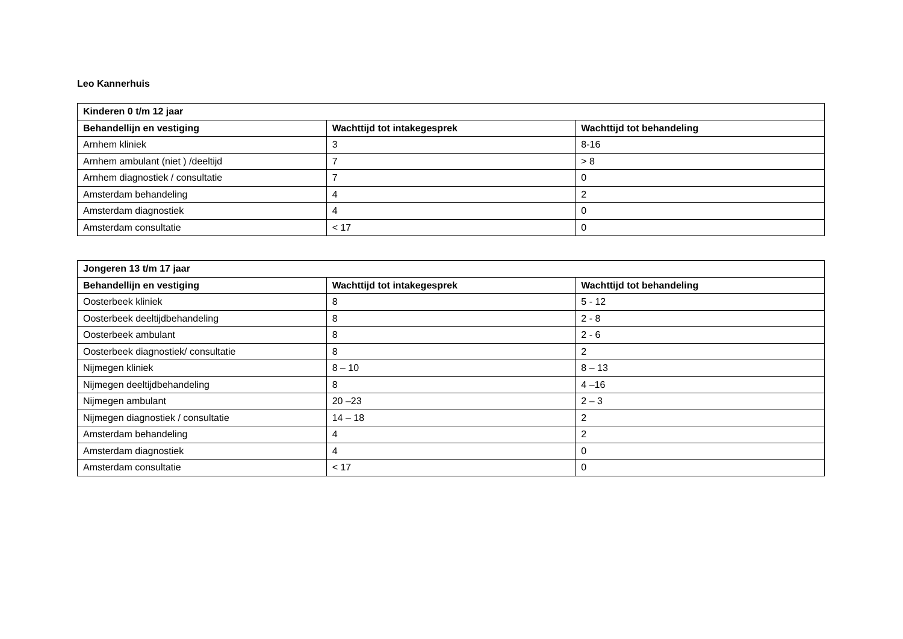Leo Kannerhuis
| Kinderen 0 t/m 12 jaar | | |
| --- | --- | --- |
| Behandellijn en vestiging | Wachttijd tot intakegesprek | Wachttijd tot behandeling |
| Arnhem kliniek | 3 | 8-16 |
| Arnhem ambulant (niet ) /deeltijd | 7 | > 8 |
| Arnhem diagnostiek / consultatie | 7 | 0 |
| Amsterdam behandeling | 4 | 2 |
| Amsterdam diagnostiek | 4 | 0 |
| Amsterdam consultatie | < 17 | 0 |
| Jongeren 13 t/m 17 jaar | | |
| --- | --- | --- |
| Behandellijn en vestiging | Wachttijd tot intakegesprek | Wachttijd tot behandeling |
| Oosterbeek kliniek | 8 | 5 - 12 |
| Oosterbeek deeltijdbehandeling | 8 | 2 - 8 |
| Oosterbeek ambulant | 8 | 2 - 6 |
| Oosterbeek diagnostiek/ consultatie | 8 | 2 |
| Nijmegen kliniek | 8 – 10 | 8 – 13 |
| Nijmegen deeltijdbehandeling | 8 | 4 –16 |
| Nijmegen ambulant | 20 –23 | 2 – 3 |
| Nijmegen diagnostiek / consultatie | 14 – 18 | 2 |
| Amsterdam behandeling | 4 | 2 |
| Amsterdam diagnostiek | 4 | 0 |
| Amsterdam consultatie | < 17 | 0 |